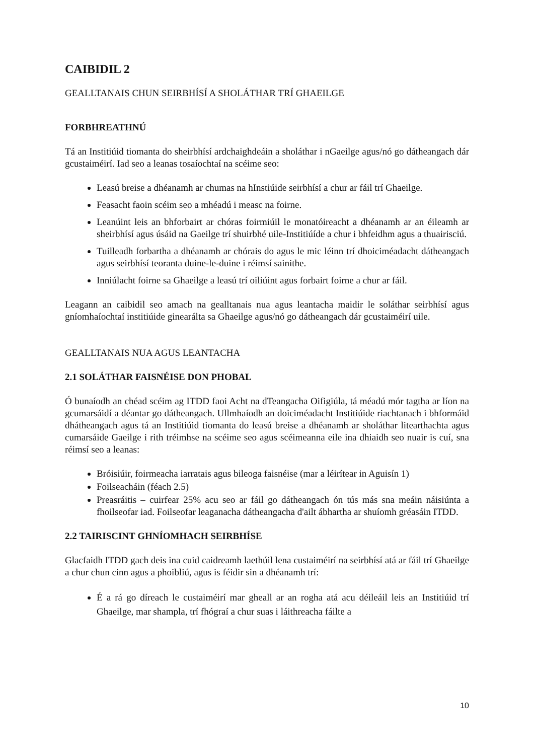CAIBIDIL 2
GEALLTANAIS CHUN SEIRBHÍSÍ A SHOLÁTHAR TRÍ GHAEILGE
FORBHREATHNÚ
Tá an Institiúid tiomanta do sheirbhísí ardchaighdeáin a sholáthar i nGaeilge agus/nó go dátheangach dár gcustaiméirí. Iad seo a leanas tosaíochtaí na scéime seo:
Leasú breise a dhéanamh ar chumas na hInstiúide seirbhísí a chur ar fáil trí Ghaeilge.
Feasacht faoin scéim seo a mhéadú i measc na foirne.
Leanúint leis an bhforbairt ar chóras foirmiúil le monatóireacht a dhéanamh ar an éileamh ar sheirbhísí agus úsáid na Gaeilge trí shuirbhé uile-Institiúíde a chur i bhfeidhm agus a thuairisciú.
Tuilleadh forbartha a dhéanamh ar chórais do agus le mic léinn trí dhoiciméadacht dátheangach agus seirbhísí teoranta duine-le-duine i réimsí sainithe.
Inniúlacht foirne sa Ghaeilge a leasú trí oiliúint agus forbairt foirne a chur ar fáil.
Leagann an caibidil seo amach na gealltanais nua agus leantacha maidir le soláthar seirbhísí agus gníomhaíochtaí institiúide ginearálta sa Ghaeilge agus/nó go dátheangach dár gcustaiméirí uile.
GEALLTANAIS NUA AGUS LEANTACHA
2.1 SOLÁTHAR FAISNÉISE DON PHOBAL
Ó bunaíodh an chéad scéim ag ITDD faoi Acht na dTeangacha Oifigiúla, tá méadú mór tagtha ar líon na gcumarsáidí a déantar go dátheangach. Ullmhaíodh an doiciméadacht Institiúide riachtanach i bhformáid dhátheangach agus tá an Institiúid tiomanta do leasú breise a dhéanamh ar sholáthar litearthachta agus cumarsáide Gaeilge i rith tréimhse na scéime seo agus scéimeanna eile ina dhiaidh seo nuair is cuí, sna réimsí seo a leanas:
Bróisiúir, foirmeacha iarratais agus bileoga faisnéise (mar a léirítear in Aguisín 1)
Foilseacháin (féach 2.5)
Preasráitis – cuirfear 25% acu seo ar fáil go dátheangach ón tús más sna meáin náisiúnta a fhoilseofar iad. Foilseofar leaganacha dátheangacha d'ailt ábhartha ar shuíomh gréasáin ITDD.
2.2 TAIRISCINT GHNÍOMHACH SEIRBHÍSE
Glacfaidh ITDD gach deis ina cuid caidreamh laethúil lena custaiméirí na seirbhísí atá ar fáil trí Ghaeilge a chur chun cinn agus a phoibliú, agus is féidir sin a dhéanamh trí:
É a rá go díreach le custaiméirí mar gheall ar an rogha atá acu déileáil leis an Institiúid trí Ghaeilge, mar shampla, trí fhógraí a chur suas i láithreacha fáilte a
10